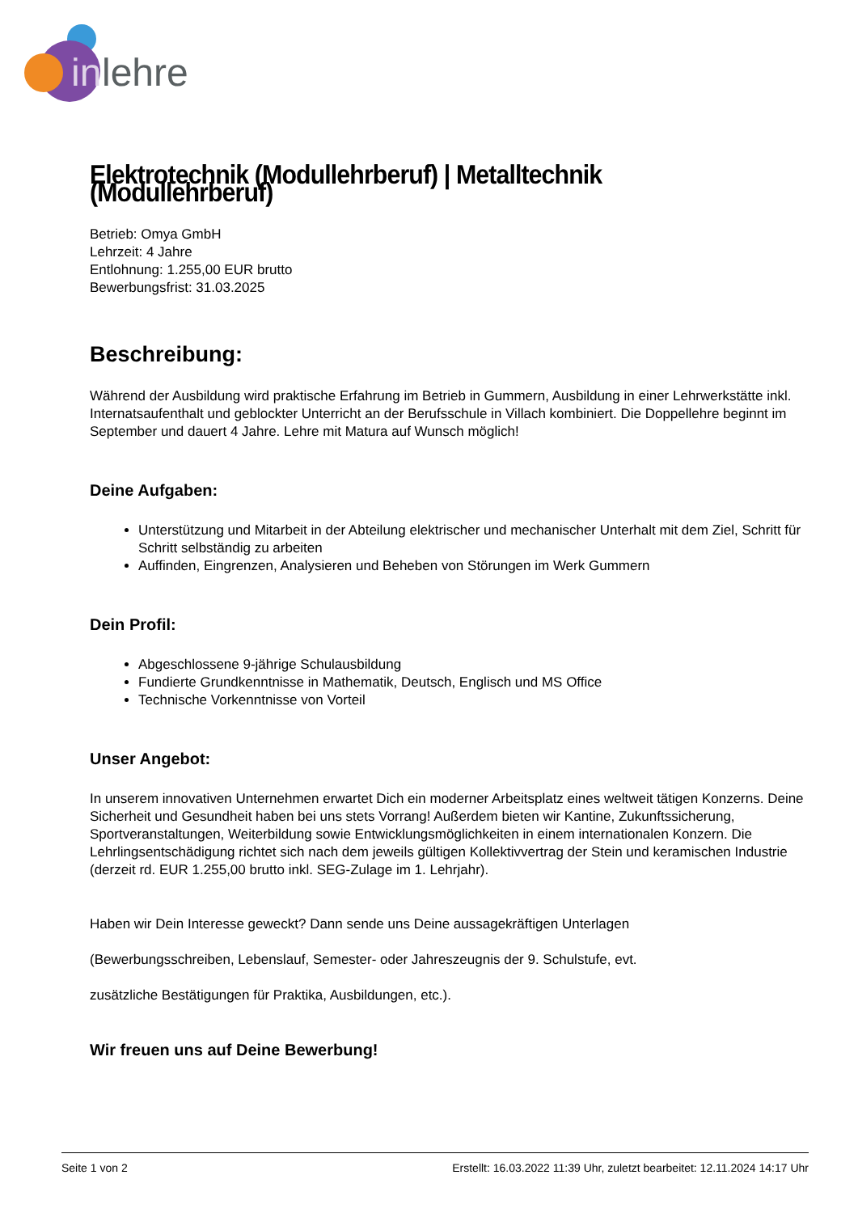in
lehre
Elektrotechnik (Modullehrberuf) | Metalltechnik (Modullehrberuf)
Betrieb: Omya GmbH
Lehrzeit: 4 Jahre
Entlohnung: 1.255,00 EUR brutto
Bewerbungsfrist: 31.03.2025
Beschreibung:
Während der Ausbildung wird praktische Erfahrung im Betrieb in Gummern, Ausbildung in einer Lehrwerkstätte inkl. Internatsaufenthalt und geblockter Unterricht an der Berufsschule in Villach kombiniert. Die Doppellehre beginnt im September und dauert 4 Jahre. Lehre mit Matura auf Wunsch möglich!
Deine Aufgaben:
Unterstützung und Mitarbeit in der Abteilung elektrischer und mechanischer Unterhalt mit dem Ziel, Schritt für Schritt selbständig zu arbeiten
Auffinden, Eingrenzen, Analysieren und Beheben von Störungen im Werk Gummern
Dein Profil:
Abgeschlossene 9-jährige Schulausbildung
Fundierte Grundkenntnisse in Mathematik, Deutsch, Englisch und MS Office
Technische Vorkenntnisse von Vorteil
Unser Angebot:
In unserem innovativen Unternehmen erwartet Dich ein moderner Arbeitsplatz eines weltweit tätigen Konzerns. Deine Sicherheit und Gesundheit haben bei uns stets Vorrang! Außerdem bieten wir Kantine, Zukunftssicherung, Sportveranstaltungen, Weiterbildung sowie Entwicklungsmöglichkeiten in einem internationalen Konzern. Die Lehrlingsentschädigung richtet sich nach dem jeweils gültigen Kollektivvertrag der Stein und keramischen Industrie (derzeit rd. EUR 1.255,00 brutto inkl. SEG-Zulage im 1. Lehrjahr).
Haben wir Dein Interesse geweckt? Dann sende uns Deine aussagekräftigen Unterlagen
(Bewerbungsschreiben, Lebenslauf, Semester- oder Jahreszeugnis der 9. Schulstufe, evt.
zusätzliche Bestätigungen für Praktika, Ausbildungen, etc.).
Wir freuen uns auf Deine Bewerbung!
Seite 1 von 2 Erstellt: 16.03.2022 11:39 Uhr, zuletzt bearbeitet: 12.11.2024 14:17 Uhr